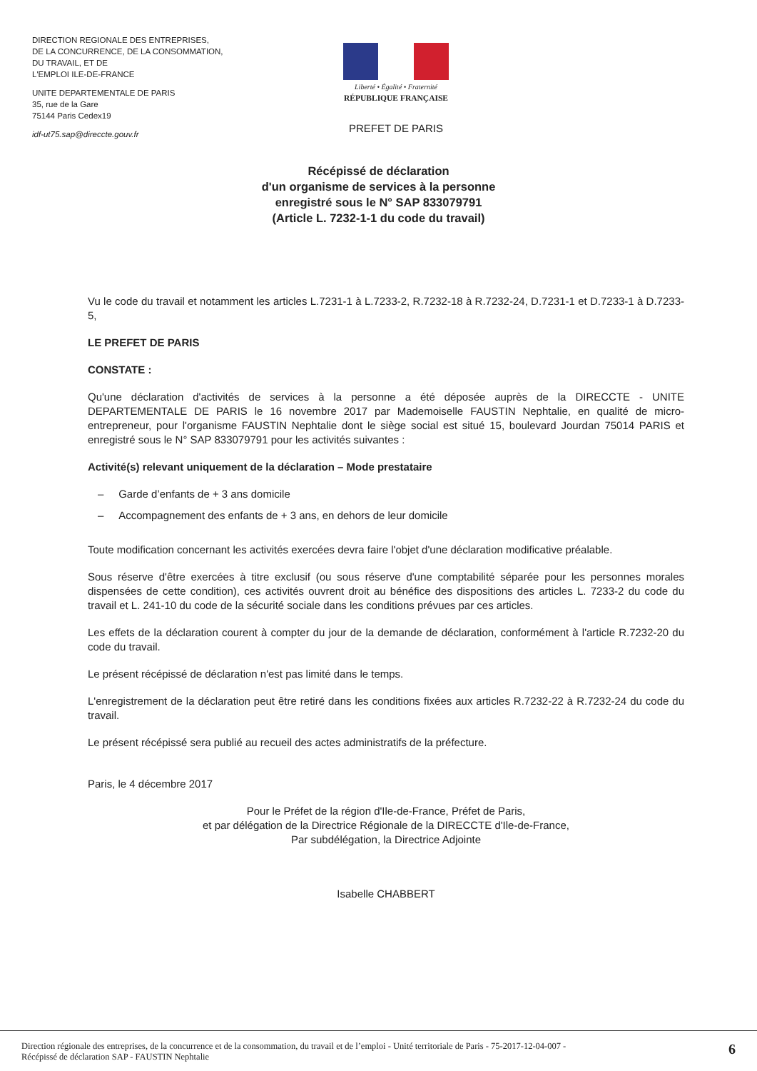DIRECTION REGIONALE DES ENTREPRISES,
DE LA CONCURRENCE, DE LA CONSOMMATION,
DU TRAVAIL, ET DE
L'EMPLOI ILE-DE-FRANCE
UNITE DEPARTEMENTALE DE PARIS
35, rue de la Gare
75144 Paris Cedex19
idf-ut75.sap@direccte.gouv.fr
Liberté • Égalité • Fraternité
RÉPUBLIQUE FRANÇAISE
PREFET DE PARIS
Récépissé de déclaration
d'un organisme de services à la personne
enregistré sous le N° SAP 833079791
(Article L. 7232-1-1 du code du travail)
Vu le code du travail et notamment les articles L.7231-1 à L.7233-2, R.7232-18 à R.7232-24, D.7231-1 et D.7233-1 à D.7233-5,
LE PREFET DE PARIS
CONSTATE :
Qu'une déclaration d'activités de services à la personne a été déposée auprès de la DIRECCTE - UNITE DEPARTEMENTALE DE PARIS le 16 novembre 2017 par Mademoiselle FAUSTIN Nephtalie, en qualité de micro-entrepreneur, pour l'organisme FAUSTIN Nephtalie dont le siège social est situé 15, boulevard Jourdan 75014 PARIS et enregistré sous le N° SAP 833079791 pour les activités suivantes :
Activité(s) relevant uniquement de la déclaration – Mode prestataire
– Garde d’enfants de + 3 ans domicile
– Accompagnement des enfants de + 3 ans, en dehors de leur domicile
Toute modification concernant les activités exercées devra faire l'objet d'une déclaration modificative préalable.
Sous réserve d'être exercées à titre exclusif (ou sous réserve d'une comptabilité séparée pour les personnes morales dispensées de cette condition), ces activités ouvrent droit au bénéfice des dispositions des articles L. 7233-2 du code du travail et L. 241-10 du code de la sécurité sociale dans les conditions prévues par ces articles.
Les effets de la déclaration courent à compter du jour de la demande de déclaration, conformément à l'article R.7232-20 du code du travail.
Le présent récépissé de déclaration n'est pas limité dans le temps.
L'enregistrement de la déclaration peut être retiré dans les conditions fixées aux articles R.7232-22 à R.7232-24 du code du travail.
Le présent récépissé sera publié au recueil des actes administratifs de la préfecture.
Paris, le 4 décembre 2017
Pour le Préfet de la région d'Ile-de-France, Préfet de Paris,
et par délégation de la Directrice Régionale de la DIRECCTE d'Ile-de-France,
Par subdélégation, la Directrice Adjointe
Isabelle CHABBERT
Direction régionale des entreprises, de la concurrence et de la consommation, du travail et de l’emploi - Unité territoriale de Paris - 75-2017-12-04-007 -
Récépissé de déclaration SAP - FAUSTIN Nephtalie
6